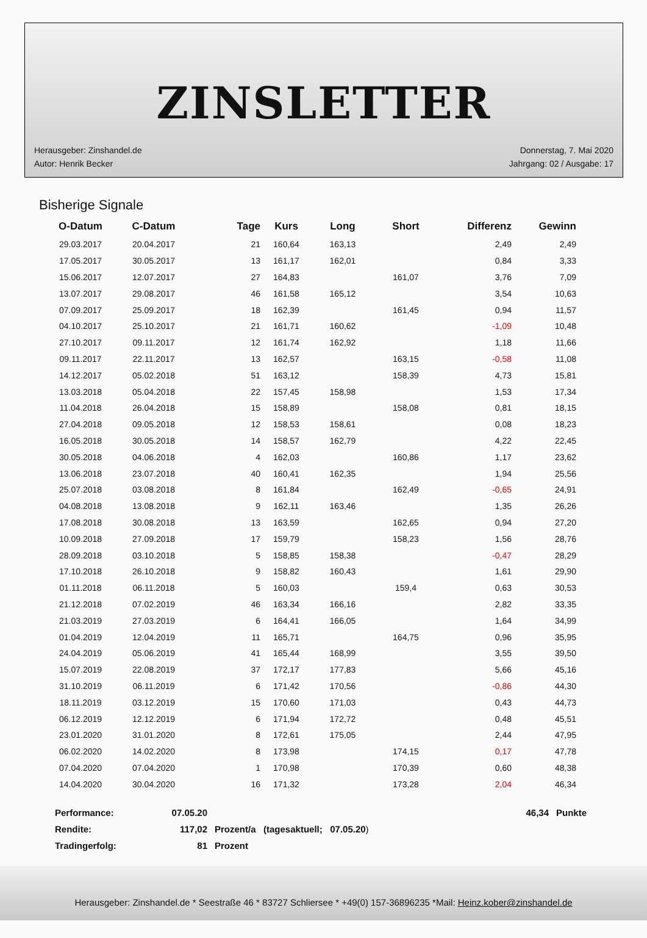ZINSLETTER
Herausgeber: Zinshandel.de
Autor: Henrik Becker
Donnerstag, 7. Mai 2020
Jahrgang: 02 / Ausgabe: 17
Bisherige Signale
| O-Datum | C-Datum | Tage | Kurs | Long | Short | Differenz | Gewinn |
| --- | --- | --- | --- | --- | --- | --- | --- |
| 29.03.2017 | 20.04.2017 | 21 | 160,64 | 163,13 | | 2,49 | 2,49 |
| 17.05.2017 | 30.05.2017 | 13 | 161,17 | 162,01 | | 0,84 | 3,33 |
| 15.06.2017 | 12.07.2017 | 27 | 164,83 | | 161,07 | 3,76 | 7,09 |
| 13.07.2017 | 29.08.2017 | 46 | 161,58 | 165,12 | | 3,54 | 10,63 |
| 07.09.2017 | 25.09.2017 | 18 | 162,39 | | 161,45 | 0,94 | 11,57 |
| 04.10.2017 | 25.10.2017 | 21 | 161,71 | 160,62 | | -1,09 | 10,48 |
| 27.10.2017 | 09.11.2017 | 12 | 161,74 | 162,92 | | 1,18 | 11,66 |
| 09.11.2017 | 22.11.2017 | 13 | 162,57 | | 163,15 | -0,58 | 11,08 |
| 14.12.2017 | 05.02.2018 | 51 | 163,12 | | 158,39 | 4,73 | 15,81 |
| 13.03.2018 | 05.04.2018 | 22 | 157,45 | 158,98 | | 1,53 | 17,34 |
| 11.04.2018 | 26.04.2018 | 15 | 158,89 | | 158,08 | 0,81 | 18,15 |
| 27.04.2018 | 09.05.2018 | 12 | 158,53 | 158,61 | | 0,08 | 18,23 |
| 16.05.2018 | 30.05.2018 | 14 | 158,57 | 162,79 | | 4,22 | 22,45 |
| 30.05.2018 | 04.06.2018 | 4 | 162,03 | | 160,86 | 1,17 | 23,62 |
| 13.06.2018 | 23.07.2018 | 40 | 160,41 | 162,35 | | 1,94 | 25,56 |
| 25.07.2018 | 03.08.2018 | 8 | 161,84 | | 162,49 | -0,65 | 24,91 |
| 04.08.2018 | 13.08.2018 | 9 | 162,11 | 163,46 | | 1,35 | 26,26 |
| 17.08.2018 | 30.08.2018 | 13 | 163,59 | | 162,65 | 0,94 | 27,20 |
| 10.09.2018 | 27.09.2018 | 17 | 159,79 | | 158,23 | 1,56 | 28,76 |
| 28.09.2018 | 03.10.2018 | 5 | 158,85 | 158,38 | | -0,47 | 28,29 |
| 17.10.2018 | 26.10.2018 | 9 | 158,82 | 160,43 | | 1,61 | 29,90 |
| 01.11.2018 | 06.11.2018 | 5 | 160,03 | | 159,4 | 0,63 | 30,53 |
| 21.12.2018 | 07.02.2019 | 46 | 163,34 | 166,16 | | 2,82 | 33,35 |
| 21.03.2019 | 27.03.2019 | 6 | 164,41 | 166,05 | | 1,64 | 34,99 |
| 01.04.2019 | 12.04.2019 | 11 | 165,71 | | 164,75 | 0,96 | 35,95 |
| 24.04.2019 | 05.06.2019 | 41 | 165,44 | 168,99 | | 3,55 | 39,50 |
| 15.07.2019 | 22.08.2019 | 37 | 172,17 | 177,83 | | 5,66 | 45,16 |
| 31.10.2019 | 06.11.2019 | 6 | 171,42 | 170,56 | | -0,86 | 44,30 |
| 18.11.2019 | 03.12.2019 | 15 | 170,60 | 171,03 | | 0,43 | 44,73 |
| 06.12.2019 | 12.12.2019 | 6 | 171,94 | 172,72 | | 0,48 | 45,51 |
| 23.01.2020 | 31.01.2020 | 8 | 172,61 | 175,05 | | 2,44 | 47,95 |
| 06.02.2020 | 14.02.2020 | 8 | 173,98 | | 174,15 | 0,17 | 47,78 |
| 07.04.2020 | 07.04.2020 | 1 | 170,98 | | 170,39 | 0,60 | 48,38 |
| 14.04.2020 | 30.04.2020 | 16 | 171,32 | | 173,28 | 2,04 | 46,34 |
| Performance: | 07.05.20 | | 46,34 | Punkte |
| Rendite: | 117,02 | Prozent/a (tagesaktuell; 07.05.20 ) | | |
| Tradingerfolg: | 81 | Prozent | | |
Herausgeber: Zinshandel.de * Seestraße 46 * 83727 Schliersee * +49(0) 157-36896235 *Mail: Heinz.kober@zinshandel.de